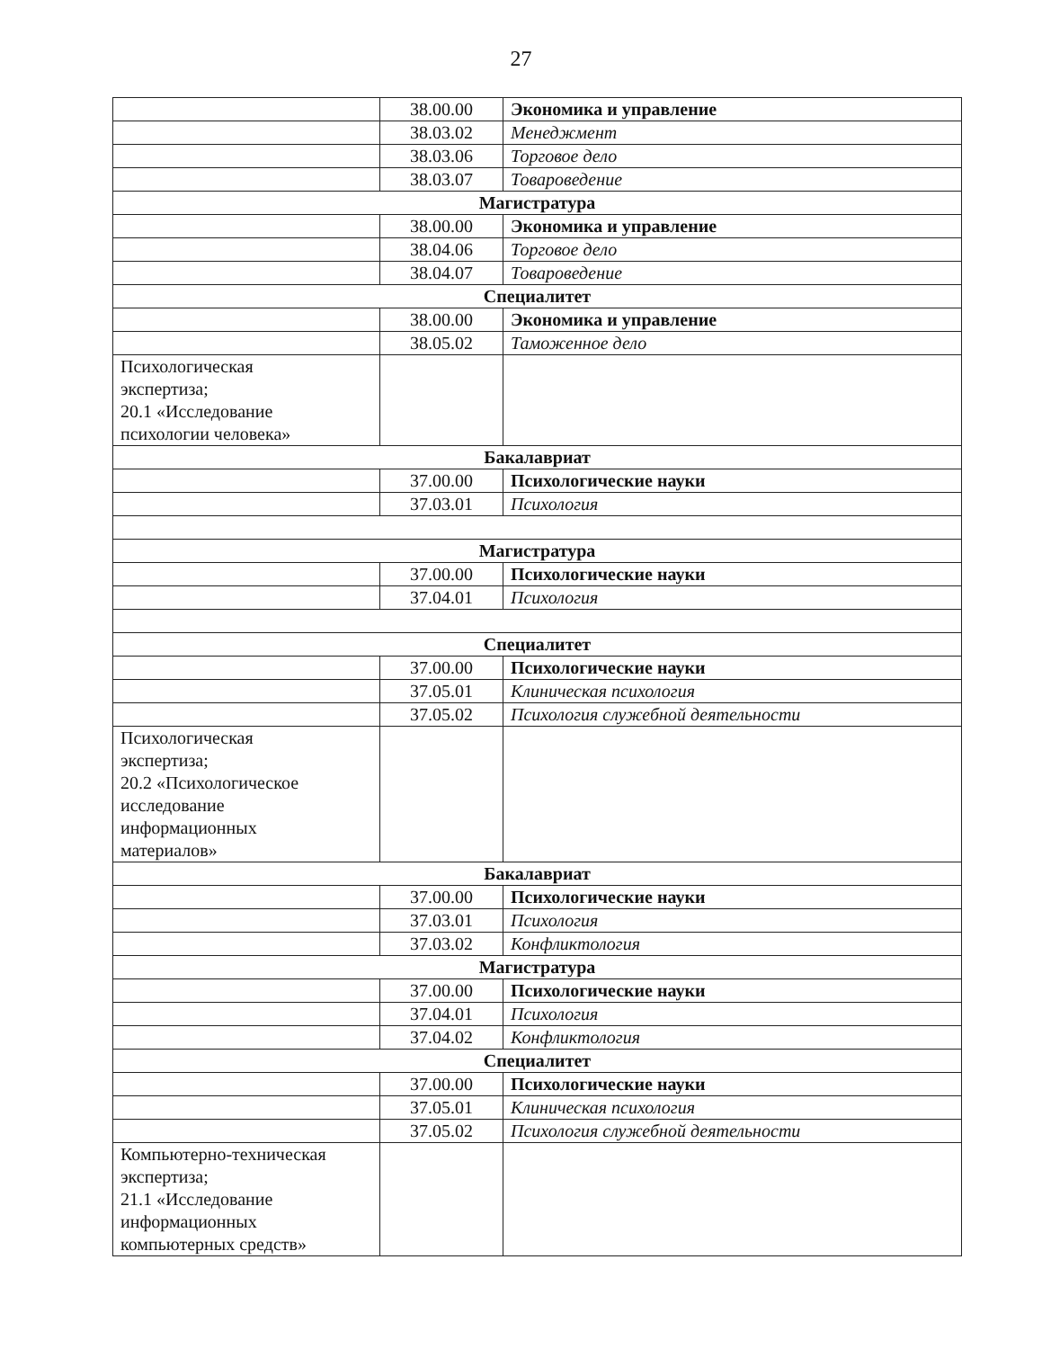27
| | 38.00.00 | Экономика и управление |
| | 38.03.02 | Менеджмент |
| | 38.03.06 | Торговое дело |
| | 38.03.07 | Товароведение |
| Магистратура | | |
| | 38.00.00 | Экономика и управление |
| | 38.04.06 | Торговое дело |
| | 38.04.07 | Товароведение |
| Специалитет | | |
| | 38.00.00 | Экономика и управление |
| | 38.05.02 | Таможенное дело |
| Психологическая экспертиза; 20.1 «Исследование психологии человека» | | |
| Бакалавриат | | |
| | 37.00.00 | Психологические науки |
| | 37.03.01 | Психология |
| Магистратура | | |
| | 37.00.00 | Психологические науки |
| | 37.04.01 | Психология |
| Специалитет | | |
| | 37.00.00 | Психологические науки |
| | 37.05.01 | Клиническая психология |
| | 37.05.02 | Психология служебной деятельности |
| Психологическая экспертиза; 20.2 «Психологическое исследование информационных материалов» | | |
| Бакалавриат | | |
| | 37.00.00 | Психологические науки |
| | 37.03.01 | Психология |
| | 37.03.02 | Конфликтология |
| Магистратура | | |
| | 37.00.00 | Психологические науки |
| | 37.04.01 | Психология |
| | 37.04.02 | Конфликтология |
| Специалитет | | |
| | 37.00.00 | Психологические науки |
| | 37.05.01 | Клиническая психология |
| | 37.05.02 | Психология служебной деятельности |
| Компьютерно-техническая экспертиза; 21.1 «Исследование информационных компьютерных средств» | | |